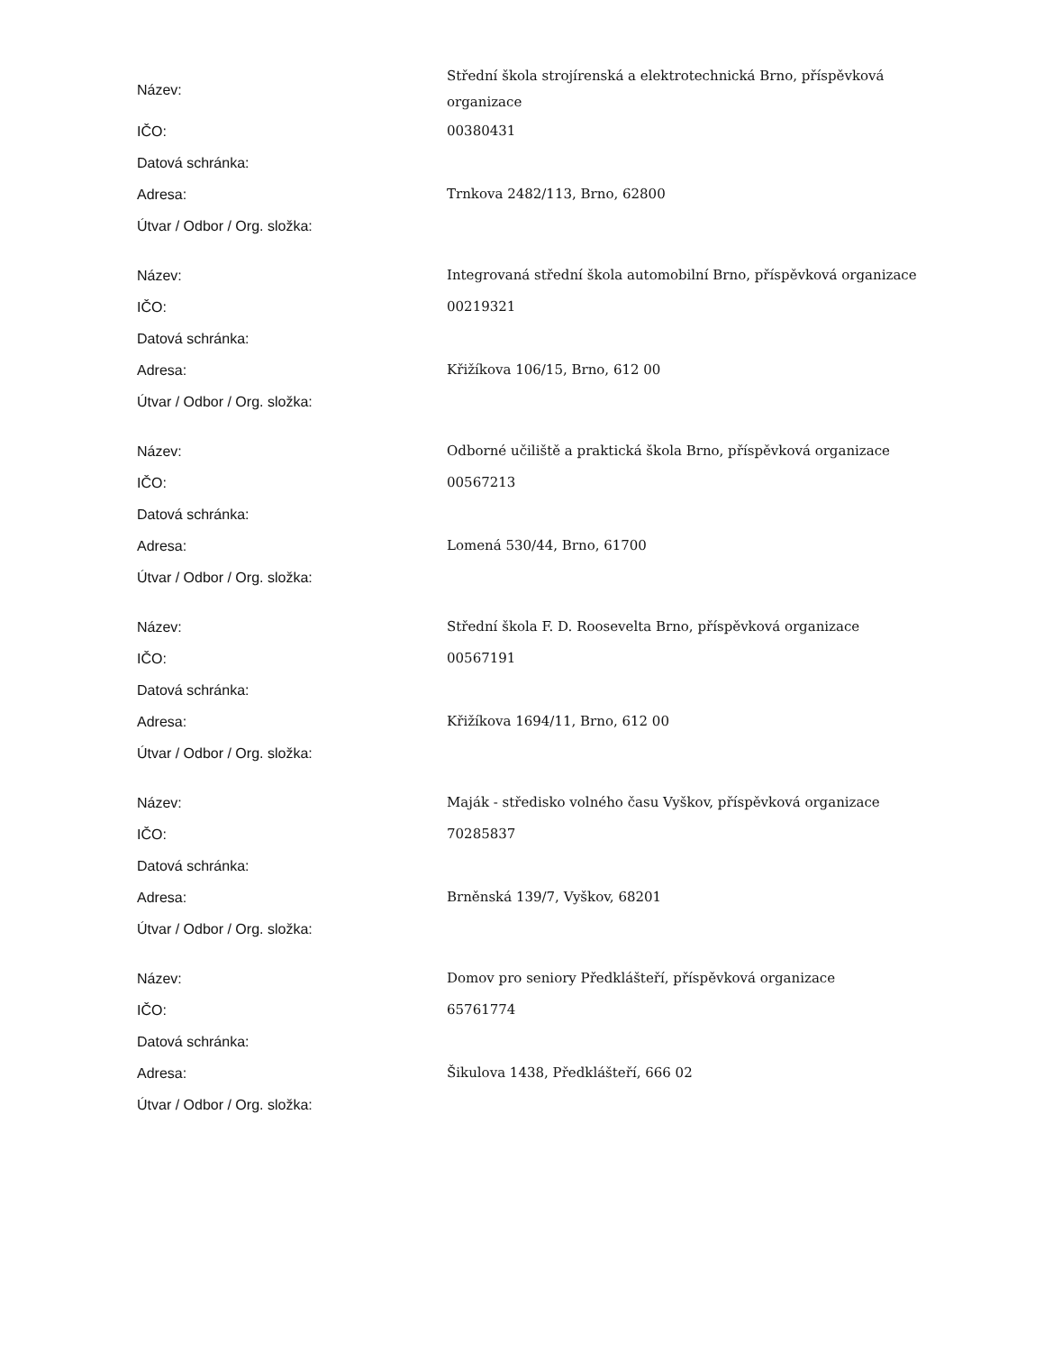| Název: | Střední škola strojírenská a elektrotechnická Brno, příspěvková organizace |
| IČO: | 00380431 |
| Datová schránka: | |
| Adresa: | Trnkova 2482/113, Brno, 62800 |
| Útvar / Odbor / Org. složka: | |
| Název: | Integrovaná střední škola automobilní Brno, příspěvková organizace |
| IČO: | 00219321 |
| Datová schránka: | |
| Adresa: | Křižíkova 106/15, Brno, 612 00 |
| Útvar / Odbor / Org. složka: | |
| Název: | Odborné učiliště a praktická škola Brno, příspěvková organizace |
| IČO: | 00567213 |
| Datová schránka: | |
| Adresa: | Lomená 530/44, Brno, 61700 |
| Útvar / Odbor / Org. složka: | |
| Název: | Střední škola F. D. Roosevelta Brno, příspěvková organizace |
| IČO: | 00567191 |
| Datová schránka: | |
| Adresa: | Křižíkova 1694/11, Brno, 612 00 |
| Útvar / Odbor / Org. složka: | |
| Název: | Maják - středisko volného času Vyškov, příspěvková organizace |
| IČO: | 70285837 |
| Datová schránka: | |
| Adresa: | Brněnská 139/7, Vyškov, 68201 |
| Útvar / Odbor / Org. složka: | |
| Název: | Domov pro seniory Předklášteří, příspěvková organizace |
| IČO: | 65761774 |
| Datová schránka: | |
| Adresa: | Šikulova 1438, Předklášteří, 666 02 |
| Útvar / Odbor / Org. složka: | |